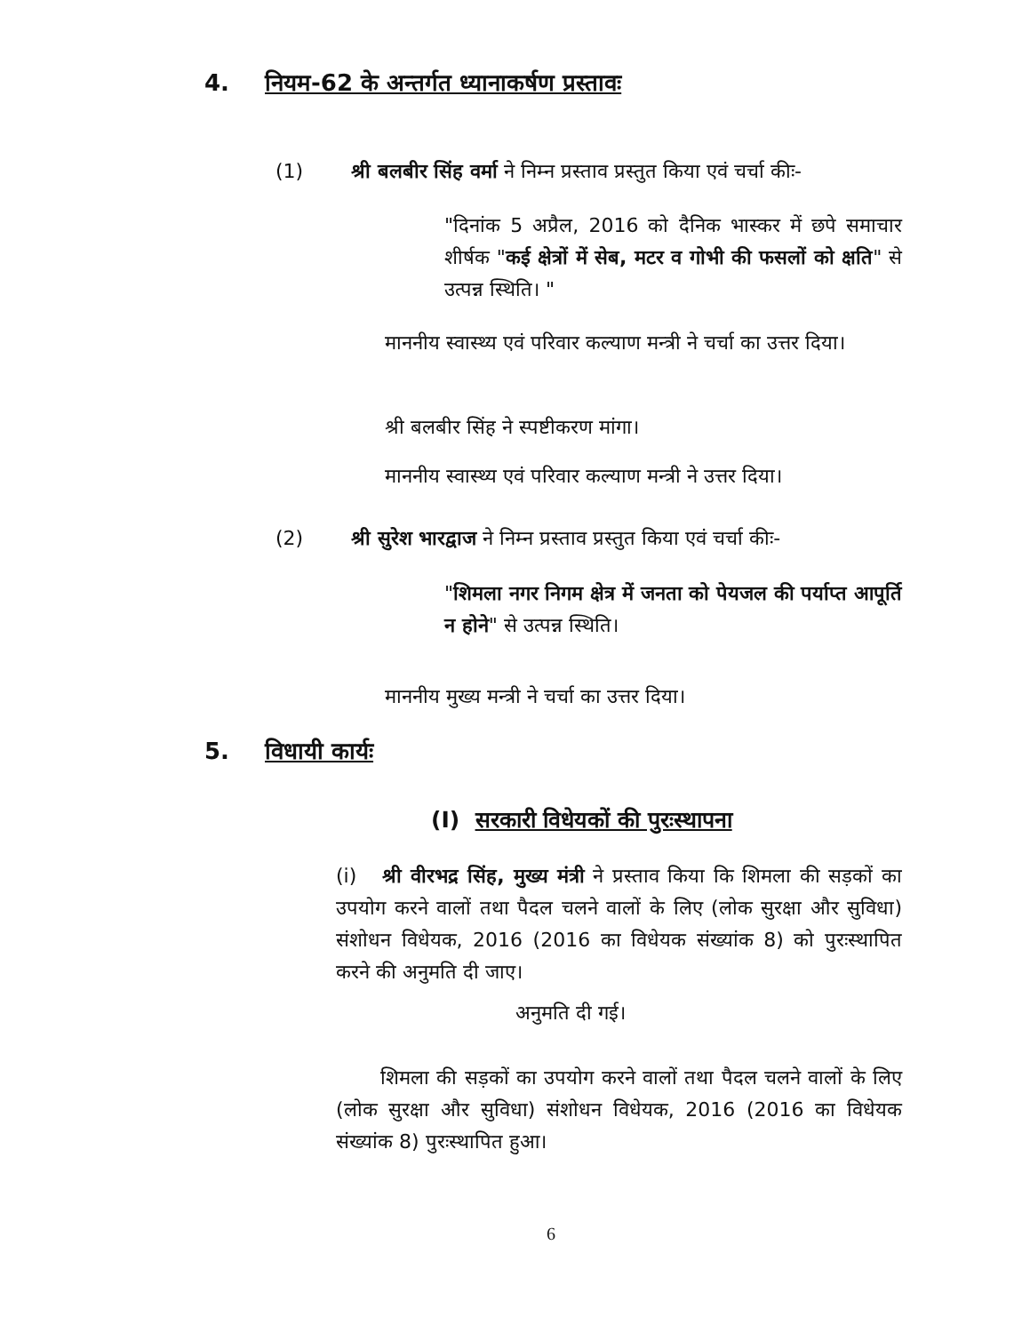4. नियम-62 के अन्तर्गत ध्यानाकर्षण प्रस्तावः
(1) श्री बलबीर सिंह वर्मा ने निम्न प्रस्ताव प्रस्तुत किया एवं चर्चा कीः-
"दिनांक 5 अप्रैल, 2016 को दैनिक भास्कर में छपे समाचार शीर्षक "कई क्षेत्रों में सेब, मटर व गोभी की फसलों को क्षति" से उत्पन्न स्थिति। "
माननीय स्वास्थ्य एवं परिवार कल्याण मन्त्री ने चर्चा का उत्तर दिया।
श्री बलबीर सिंह ने स्पष्टीकरण मांगा।
माननीय स्वास्थ्य एवं परिवार कल्याण मन्त्री ने उत्तर दिया।
(2) श्री सुरेश भारद्वाज ने निम्न प्रस्ताव प्रस्तुत किया एवं चर्चा कीः-
"शिमला नगर निगम क्षेत्र में जनता को पेयजल की पर्याप्त आपूर्ति न होने" से उत्पन्न स्थिति।
माननीय मुख्य मन्त्री ने चर्चा का उत्तर दिया।
5. विधायी कार्यः
(I) सरकारी विधेयकों की पुरःस्थापना
(i) श्री वीरभद्र सिंह, मुख्य मंत्री ने प्रस्ताव किया कि शिमला की सड़कों का उपयोग करने वालों तथा पैदल चलने वालों के लिए (लोक सुरक्षा और सुविधा) संशोधन विधेयक, 2016 (2016 का विधेयक संख्यांक 8) को पुरःस्थापित करने की अनुमति दी जाए।
अनुमति दी गई।
शिमला की सड़कों का उपयोग करने वालों तथा पैदल चलने वालों के लिए (लोक सुरक्षा और सुविधा) संशोधन विधेयक, 2016 (2016 का विधेयक संख्यांक 8) पुरःस्थापित हुआ।
6